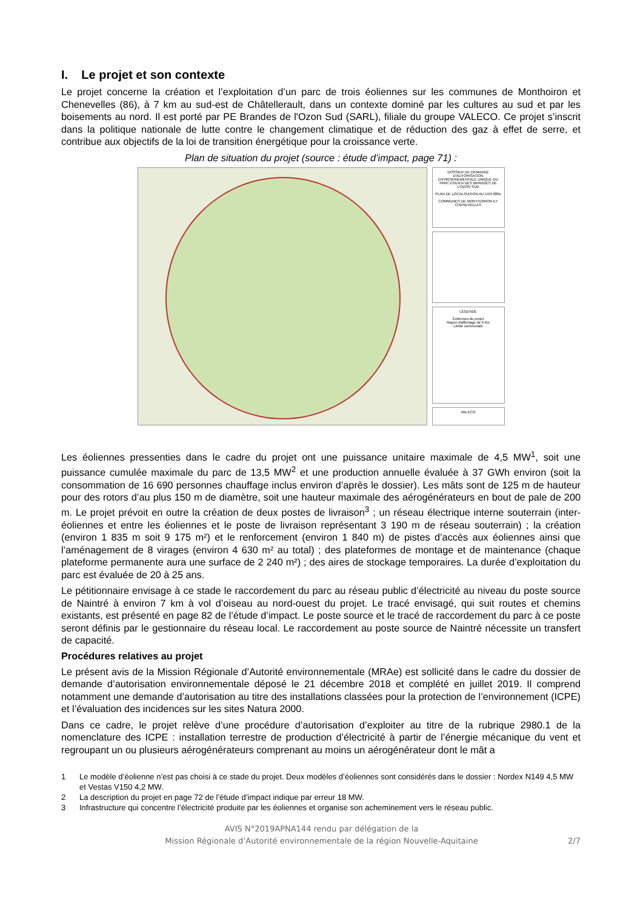I. Le projet et son contexte
Le projet concerne la création et l’exploitation d’un parc de trois éoliennes sur les communes de Monthoiron et Chenevelles (86), à 7 km au sud-est de Châtellerault, dans un contexte dominé par les cultures au sud et par les boisements au nord. Il est porté par PE Brandes de l'Ozon Sud (SARL), filiale du groupe VALECO. Ce projet s’inscrit dans la politique nationale de lutte contre le changement climatique et de réduction des gaz à effet de serre, et contribue aux objectifs de la loi de transition énergétique pour la croissance verte.
Plan de situation du projet (source : étude d’impact, page 71) :
DOSSIER DE DEMANDE D'AUTORISATION ENVIRONNEMENTALE UNIQUE DU PARC ÉOLIEN DES BRANDES DE L'OZON SUD
PLAN DE LOCALISATION AU 1/50 000e
COMMUNES DE MONTHOIRON ET CHENEVELLES
LÉGENDE
Éoliennes du projet
Rayon d'affichage de 6 km
Limite communale
VALECO
Les éoliennes pressenties dans le cadre du projet ont une puissance unitaire maximale de 4,5 MW<sup>1</sup>, soit une puissance cumulée maximale du parc de 13,5 MW<sup>2</sup> et une production annuelle évaluée à 37 GWh environ (soit la consommation de 16 690 personnes chauffage inclus environ d’après le dossier). Les mâts sont de 125 m de hauteur pour des rotors d’au plus 150 m de diamètre, soit une hauteur maximale des aérogénérateurs en bout de pale de 200 m. Le projet prévoit en outre la création de deux postes de livraison<sup>3</sup> ; un réseau électrique interne souterrain (inter-éoliennes et entre les éoliennes et le poste de livraison représentant 3 190 m de réseau souterrain) ; la création (environ 1 835 m soit 9 175 m²) et le renforcement (environ 1 840 m) de pistes d’accès aux éoliennes ainsi que l’aménagement de 8 virages (environ 4 630 m² au total) ; des plateformes de montage et de maintenance (chaque plateforme permanente aura une surface de 2 240 m²) ; des aires de stockage temporaires. La durée d’exploitation du parc est évaluée de 20 à 25 ans.
Le pétitionnaire envisage à ce stade le raccordement du parc au réseau public d’électricité au niveau du poste source de Naintré à environ 7 km à vol d’oiseau au nord-ouest du projet. Le tracé envisagé, qui suit routes et chemins existants, est présenté en page 82 de l’étude d’impact. Le poste source et le tracé de raccordement du parc à ce poste seront définis par le gestionnaire du réseau local. Le raccordement au poste source de Naintré nécessite un transfert de capacité.
Procédures relatives au projet
Le présent avis de la Mission Régionale d’Autorité environnementale (MRAe) est sollicité dans le cadre du dossier de demande d’autorisation environnementale déposé le 21 décembre 2018 et complété en juillet 2019. Il comprend notamment une demande d’autorisation au titre des installations classées pour la protection de l’environnement (ICPE) et l’évaluation des incidences sur les sites Natura 2000.
Dans ce cadre, le projet relève d’une procédure d’autorisation d’exploiter au titre de la rubrique 2980.1 de la nomenclature des ICPE : installation terrestre de production d’électricité à partir de l’énergie mécanique du vent et regroupant un ou plusieurs aérogénérateurs comprenant au moins un aérogénérateur dont le mât a
1 Le modèle d’éolienne n’est pas choisi à ce stade du projet. Deux modèles d’éoliennes sont considérés dans le dossier : Nordex N149 4,5 MW et Vestas V150 4,2 MW.
2 La description du projet en page 72 de l’étude d’impact indique par erreur 18 MW.
3 Infrastructure qui concentre l’électricité produite par les éoliennes et organise son acheminement vers le réseau public.
AVIS N°2019APNA144 rendu par délégation de la
Mission Régionale d’Autorité environnementale de la région Nouvelle-Aquitaine
2/7